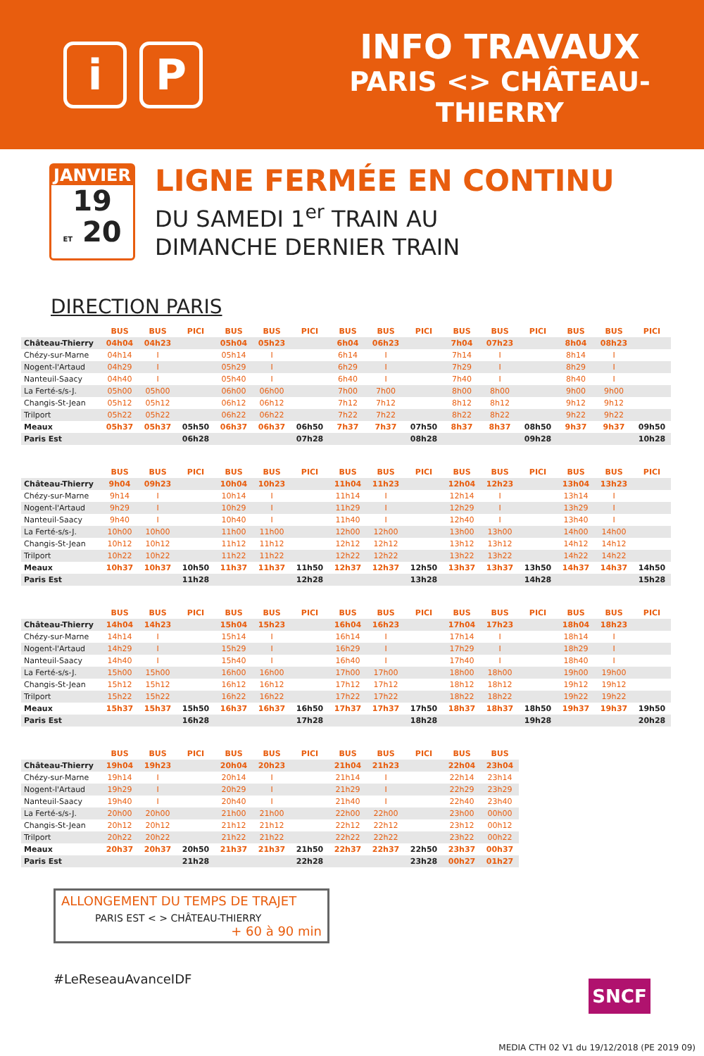i P
INFO TRAVAUX
PARIS <> CHÂTEAU-THIERRY
JANVIER
19
ET 20
LIGNE FERMÉE EN CONTINU
DU SAMEDI 1<sup>er</sup> TRAIN AU
DIMANCHE DERNIER TRAIN
DIRECTION PARIS
| | BUS | BUS | PICI | BUS | BUS | PICI | BUS | BUS | PICI | BUS | BUS | PICI | BUS | BUS | PICI |
| --- | --- | --- | --- | --- | --- | --- | --- | --- | --- | --- | --- | --- | --- | --- | --- |
| Château-Thierry | 04h04 | 04h23 | | 05h04 | 05h23 | | 6h04 | 06h23 | | 7h04 | 07h23 | | 8h04 | 08h23 | |
| Chézy-sur-Marne | 04h14 | I | | 05h14 | I | | 6h14 | I | | 7h14 | I | | 8h14 | I | |
| Nogent-l'Artaud | 04h29 | I | | 05h29 | I | | 6h29 | I | | 7h29 | I | | 8h29 | I | |
| Nanteuil-Saacy | 04h40 | I | | 05h40 | I | | 6h40 | I | | 7h40 | I | | 8h40 | I | |
| La Ferté-s/s-J. | 05h00 | 05h00 | | 06h00 | 06h00 | | 7h00 | 7h00 | | 8h00 | 8h00 | | 9h00 | 9h00 | |
| Changis-St-Jean | 05h12 | 05h12 | | 06h12 | 06h12 | | 7h12 | 7h12 | | 8h12 | 8h12 | | 9h12 | 9h12 | |
| Trilport | 05h22 | 05h22 | | 06h22 | 06h22 | | 7h22 | 7h22 | | 8h22 | 8h22 | | 9h22 | 9h22 | |
| Meaux | 05h37 | 05h37 | 05h50 | 06h37 | 06h37 | 06h50 | 7h37 | 7h37 | 07h50 | 8h37 | 8h37 | 08h50 | 9h37 | 9h37 | 09h50 |
| Paris Est | | | 06h28 | | | 07h28 | | | 08h28 | | | 09h28 | | | 10h28 |
| | BUS | BUS | PICI | BUS | BUS | PICI | BUS | BUS | PICI | BUS | BUS | PICI | BUS | BUS | PICI |
| --- | --- | --- | --- | --- | --- | --- | --- | --- | --- | --- | --- | --- | --- | --- | --- |
| Château-Thierry | 9h04 | 09h23 | | 10h04 | 10h23 | | 11h04 | 11h23 | | 12h04 | 12h23 | | 13h04 | 13h23 | |
| Chézy-sur-Marne | 9h14 | I | | 10h14 | I | | 11h14 | I | | 12h14 | I | | 13h14 | I | |
| Nogent-l'Artaud | 9h29 | I | | 10h29 | I | | 11h29 | I | | 12h29 | I | | 13h29 | I | |
| Nanteuil-Saacy | 9h40 | I | | 10h40 | I | | 11h40 | I | | 12h40 | I | | 13h40 | I | |
| La Ferté-s/s-J. | 10h00 | 10h00 | | 11h00 | 11h00 | | 12h00 | 12h00 | | 13h00 | 13h00 | | 14h00 | 14h00 | |
| Changis-St-Jean | 10h12 | 10h12 | | 11h12 | 11h12 | | 12h12 | 12h12 | | 13h12 | 13h12 | | 14h12 | 14h12 | |
| Trilport | 10h22 | 10h22 | | 11h22 | 11h22 | | 12h22 | 12h22 | | 13h22 | 13h22 | | 14h22 | 14h22 | |
| Meaux | 10h37 | 10h37 | 10h50 | 11h37 | 11h37 | 11h50 | 12h37 | 12h37 | 12h50 | 13h37 | 13h37 | 13h50 | 14h37 | 14h37 | 14h50 |
| Paris Est | | | 11h28 | | | 12h28 | | | 13h28 | | | 14h28 | | | 15h28 |
| | BUS | BUS | PICI | BUS | BUS | PICI | BUS | BUS | PICI | BUS | BUS | PICI | BUS | BUS | PICI |
| --- | --- | --- | --- | --- | --- | --- | --- | --- | --- | --- | --- | --- | --- | --- | --- |
| Château-Thierry | 14h04 | 14h23 | | 15h04 | 15h23 | | 16h04 | 16h23 | | 17h04 | 17h23 | | 18h04 | 18h23 | |
| Chézy-sur-Marne | 14h14 | I | | 15h14 | I | | 16h14 | I | | 17h14 | I | | 18h14 | I | |
| Nogent-l'Artaud | 14h29 | I | | 15h29 | I | | 16h29 | I | | 17h29 | I | | 18h29 | I | |
| Nanteuil-Saacy | 14h40 | I | | 15h40 | I | | 16h40 | I | | 17h40 | I | | 18h40 | I | |
| La Ferté-s/s-J. | 15h00 | 15h00 | | 16h00 | 16h00 | | 17h00 | 17h00 | | 18h00 | 18h00 | | 19h00 | 19h00 | |
| Changis-St-Jean | 15h12 | 15h12 | | 16h12 | 16h12 | | 17h12 | 17h12 | | 18h12 | 18h12 | | 19h12 | 19h12 | |
| Trilport | 15h22 | 15h22 | | 16h22 | 16h22 | | 17h22 | 17h22 | | 18h22 | 18h22 | | 19h22 | 19h22 | |
| Meaux | 15h37 | 15h37 | 15h50 | 16h37 | 16h37 | 16h50 | 17h37 | 17h37 | 17h50 | 18h37 | 18h37 | 18h50 | 19h37 | 19h37 | 19h50 |
| Paris Est | | | 16h28 | | | 17h28 | | | 18h28 | | | 19h28 | | | 20h28 |
| | BUS | BUS | PICI | BUS | BUS | PICI | BUS | BUS | PICI | BUS | BUS |
| --- | --- | --- | --- | --- | --- | --- | --- | --- | --- | --- | --- |
| Château-Thierry | 19h04 | 19h23 | | 20h04 | 20h23 | | 21h04 | 21h23 | | 22h04 | 23h04 |
| Chézy-sur-Marne | 19h14 | I | | 20h14 | I | | 21h14 | I | | 22h14 | 23h14 |
| Nogent-l'Artaud | 19h29 | I | | 20h29 | I | | 21h29 | I | | 22h29 | 23h29 |
| Nanteuil-Saacy | 19h40 | I | | 20h40 | I | | 21h40 | I | | 22h40 | 23h40 |
| La Ferté-s/s-J. | 20h00 | 20h00 | | 21h00 | 21h00 | | 22h00 | 22h00 | | 23h00 | 00h00 |
| Changis-St-Jean | 20h12 | 20h12 | | 21h12 | 21h12 | | 22h12 | 22h12 | | 23h12 | 00h12 |
| Trilport | 20h22 | 20h22 | | 21h22 | 21h22 | | 22h22 | 22h22 | | 23h22 | 00h22 |
| Meaux | 20h37 | 20h37 | 20h50 | 21h37 | 21h37 | 21h50 | 22h37 | 22h37 | 22h50 | 23h37 | 00h37 |
| Paris Est | | | 21h28 | | | 22h28 | | | 23h28 | 00h27 | 01h27 |
ALLONGEMENT DU TEMPS DE TRAJET
PARIS EST < > CHÂTEAU-THIERRY
+ 60 à 90 min
#LeReseauAvanceIDF
SNCF
MEDIA CTH 02 V1 du 19/12/2018 (PE 2019 09)